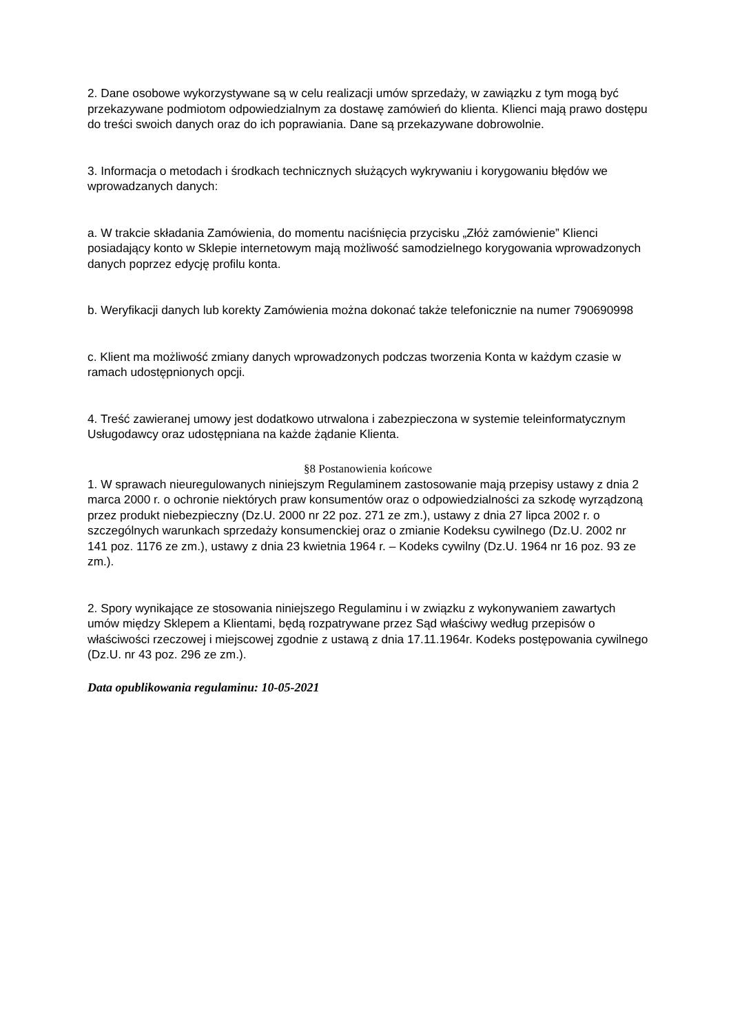2. Dane osobowe wykorzystywane są w celu realizacji umów sprzedaży, w zawiązku z tym mogą być przekazywane podmiotom odpowiedzialnym za dostawę zamówień do klienta. Klienci mają prawo dostępu do treści swoich danych oraz do ich poprawiania. Dane są przekazywane dobrowolnie.
3. Informacja o metodach i środkach technicznych służących wykrywaniu i korygowaniu błędów we wprowadzanych danych:
a. W trakcie składania Zamówienia, do momentu naciśnięcia przycisku „Złóż zamówienie” Klienci posiadający konto w Sklepie internetowym mają możliwość samodzielnego korygowania wprowadzonych danych poprzez edycję profilu konta.
b. Weryfikacji danych lub korekty Zamówienia można dokonać także telefonicznie na numer 790690998
c. Klient ma możliwość zmiany danych wprowadzonych podczas tworzenia Konta w każdym czasie w ramach udostępnionych opcji.
4. Treść zawieranej umowy jest dodatkowo utrwalona i zabezpieczona w systemie teleinformatycznym Usługodawcy oraz udostępniana na każde żądanie Klienta.
§8 Postanowienia końcowe
1. W sprawach nieuregulowanych niniejszym Regulaminem zastosowanie mają przepisy ustawy z dnia 2 marca 2000 r. o ochronie niektórych praw konsumentów oraz o odpowiedzialności za szkodę wyrządzoną przez produkt niebezpieczny (Dz.U. 2000 nr 22 poz. 271 ze zm.), ustawy z dnia 27 lipca 2002 r. o szczególnych warunkach sprzedaży konsumenckiej oraz o zmianie Kodeksu cywilnego (Dz.U. 2002 nr 141 poz. 1176 ze zm.), ustawy z dnia 23 kwietnia 1964 r. – Kodeks cywilny (Dz.U. 1964 nr 16 poz. 93 ze zm.).
2. Spory wynikające ze stosowania niniejszego Regulaminu i w związku z wykonywaniem zawartych umów między Sklepem a Klientami, będą rozpatrywane przez Sąd właściwy według przepisów o właściwości rzeczowej i miejscowej zgodnie z ustawą z dnia 17.11.1964r. Kodeks postępowania cywilnego (Dz.U. nr 43 poz. 296 ze zm.).
Data opublikowania regulaminu: 10-05-2021